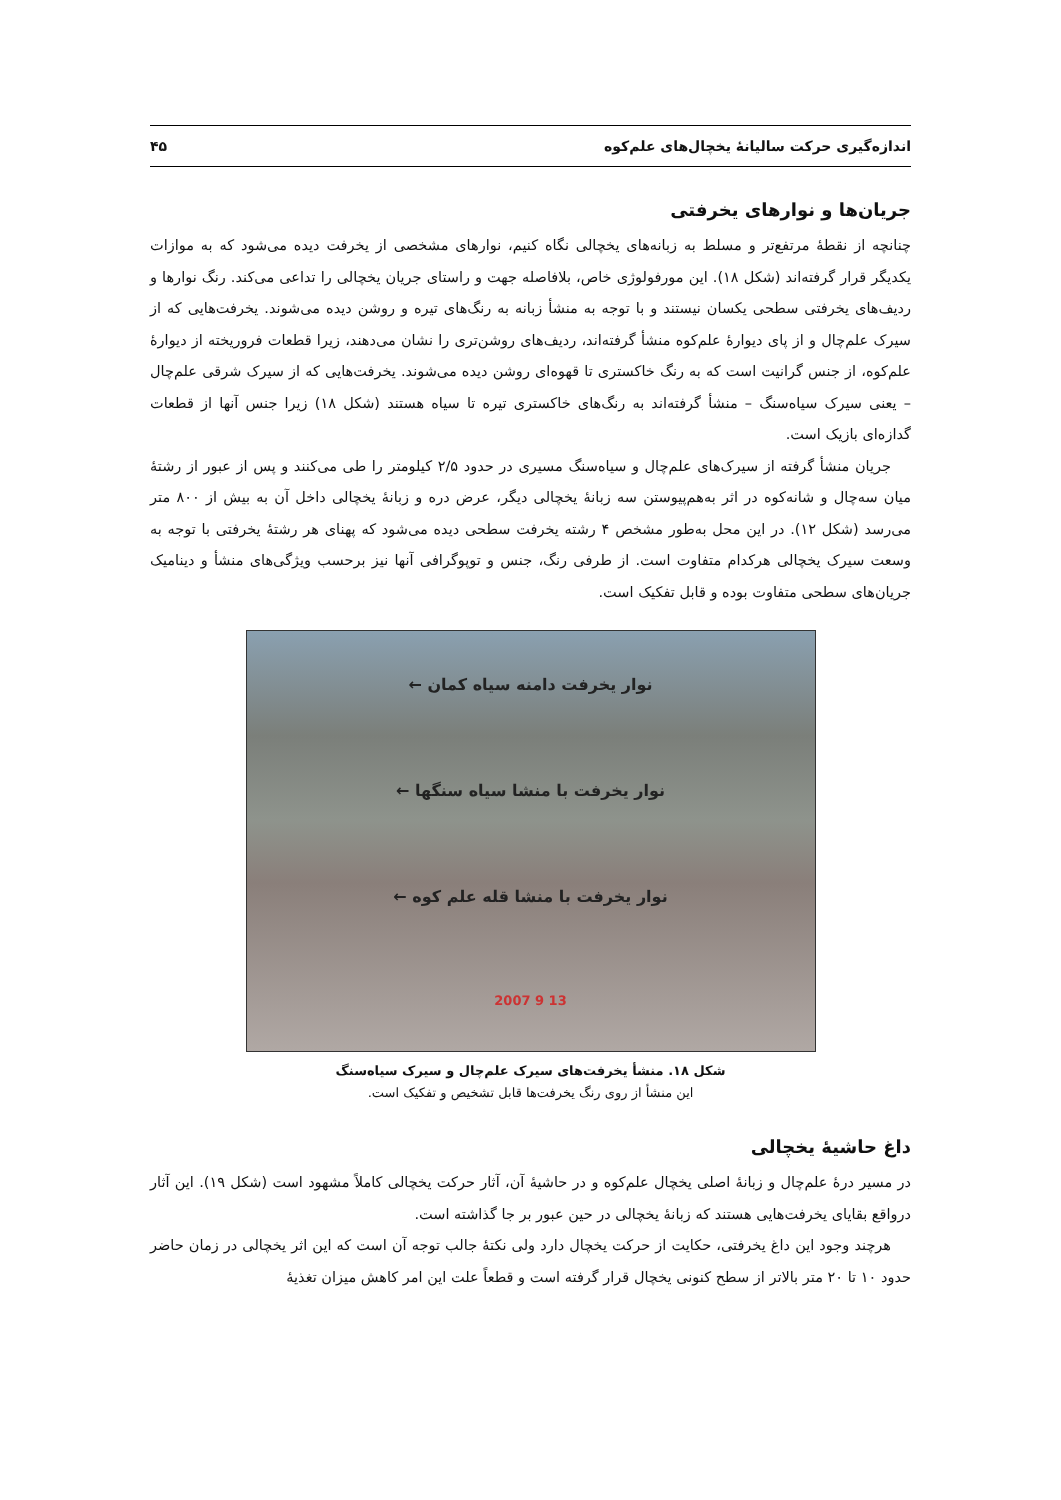اندازه‌گیری حرکت سالیانهٔ یخچال‌های علم‌کوه ۴۵
جریان‌ها و نوارهای یخرفتی
چنانچه از نقطهٔ مرتفع‌تر و مسلط به زبانه‌های یخچالی نگاه کنیم، نوارهای مشخصی از یخرفت دیده می‌شود که به موازات یکدیگر قرار گرفته‌اند (شکل ۱۸). این مورفولوژی خاص، بلافاصله جهت و راستای جریان یخچالی را تداعی می‌کند. رنگ نوارها و ردیف‌های یخرفتی سطحی یکسان نیستند و با توجه به منشأ زبانه به رنگ‌های تیره و روشن دیده می‌شوند. یخرفت‌هایی که از سیرک علم‌چال و از پای دیوارهٔ علم‌کوه منشأ گرفته‌اند، ردیف‌های روشن‌تری را نشان می‌دهند، زیرا قطعات فروریخته از دیوارهٔ علم‌کوه، از جنس گرانیت است که به رنگ خاکستری تا قهوه‌ای روشن دیده می‌شوند. یخرفت‌هایی که از سیرک شرقی علم‌چال – یعنی سیرک سیاه‌سنگ – منشأ گرفته‌اند به رنگ‌های خاکستری تیره تا سیاه هستند (شکل ۱۸) زیرا جنس آنها از قطعات گدازه‌ای بازیک است.
جریان منشأ گرفته از سیرک‌های علم‌چال و سیاه‌سنگ مسیری در حدود ۲/۵ کیلومتر را طی می‌کنند و پس از عبور از رشتهٔ میان سه‌چال و شانه‌کوه در اثر به‌هم‌پیوستن سه زبانهٔ یخچالی دیگر، عرض دره و زبانهٔ یخچالی داخل آن به بیش از ۸۰۰ متر می‌رسد (شکل ۱۲). در این محل به‌طور مشخص ۴ رشته یخرفت سطحی دیده می‌شود که پهنای هر رشتهٔ یخرفتی با توجه به وسعت سیرک یخچالی هرکدام متفاوت است. از طرفی رنگ، جنس و توپوگرافی آنها نیز برحسب ویژگی‌های منشأ و دینامیک جریان‌های سطحی متفاوت بوده و قابل تفکیک است.
نوار یخرفت دامنه سیاه کمان ←
نوار یخرفت با منشا سیاه سنگها ←
نوار یخرفت با منشا قله علم کوه ←
13 9 2007
شکل ۱۸. منشأ یخرفت‌های سیرک علم‌چال و سیرک سیاه‌سنگ
این منشأ از روی رنگ یخرفت‌ها قابل تشخیص و تفکیک است.
داغ حاشیهٔ یخچالی
در مسیر درهٔ علم‌چال و زبانهٔ اصلی یخچال علم‌کوه و در حاشیهٔ آن، آثار حرکت یخچالی کاملاً مشهود است (شکل ۱۹). این آثار درواقع بقایای یخرفت‌هایی هستند که زبانهٔ یخچالی در حین عبور بر جا گذاشته است.
هرچند وجود این داغ یخرفتی، حکایت از حرکت یخچال دارد ولی نکتهٔ جالب توجه آن است که این اثر یخچالی در زمان حاضر حدود ۱۰ تا ۲۰ متر بالاتر از سطح کنونی یخچال قرار گرفته است و قطعاً علت این امر کاهش میزان تغذیهٔ